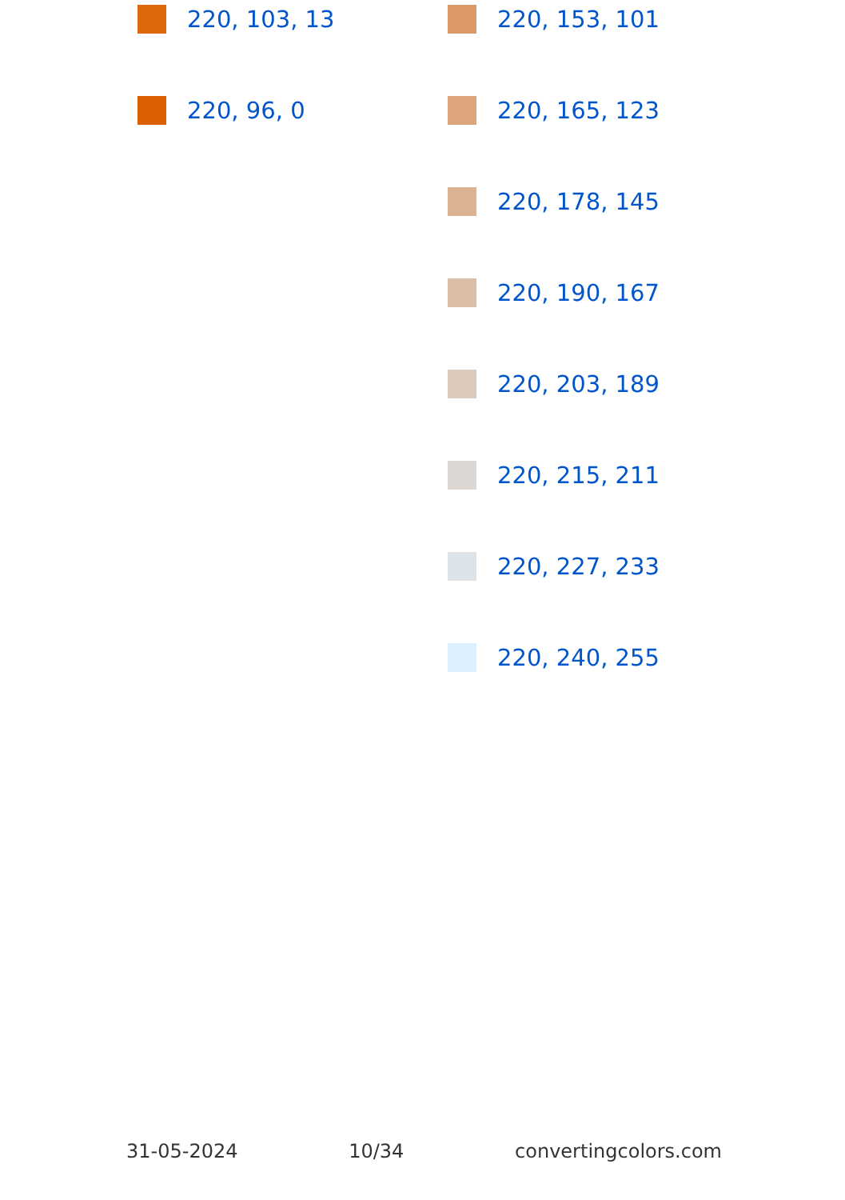220, 103, 13
220, 96, 0
220, 153, 101
220, 165, 123
220, 178, 145
220, 190, 167
220, 203, 189
220, 215, 211
220, 227, 233
220, 240, 255
31-05-2024 10/34 convertingcolors.com